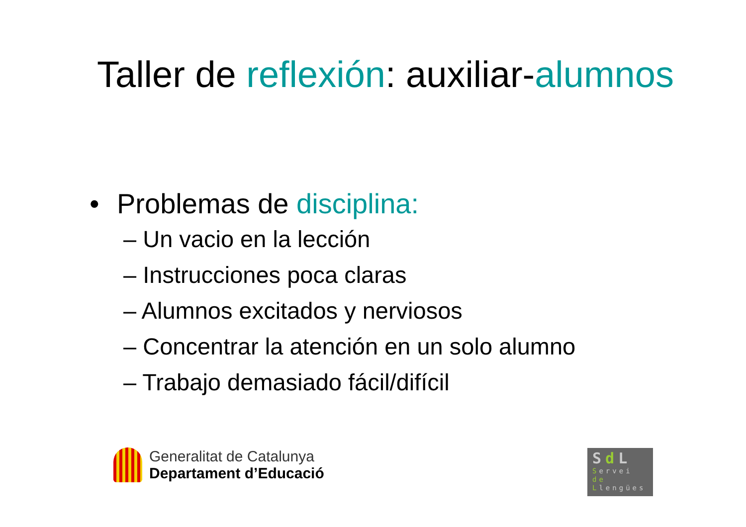Taller de reflexión: auxiliar-alumnos
• Problemas de disciplina:
– Un vacio en la lección
– Instrucciones poca claras
– Alumnos excitados y nerviosos
– Concentrar la atención en un solo alumno
– Trabajo demasiado fácil/difícil
Generalitat de Catalunya
Departament d’Educació
Sd L
Servei
de
Llengües